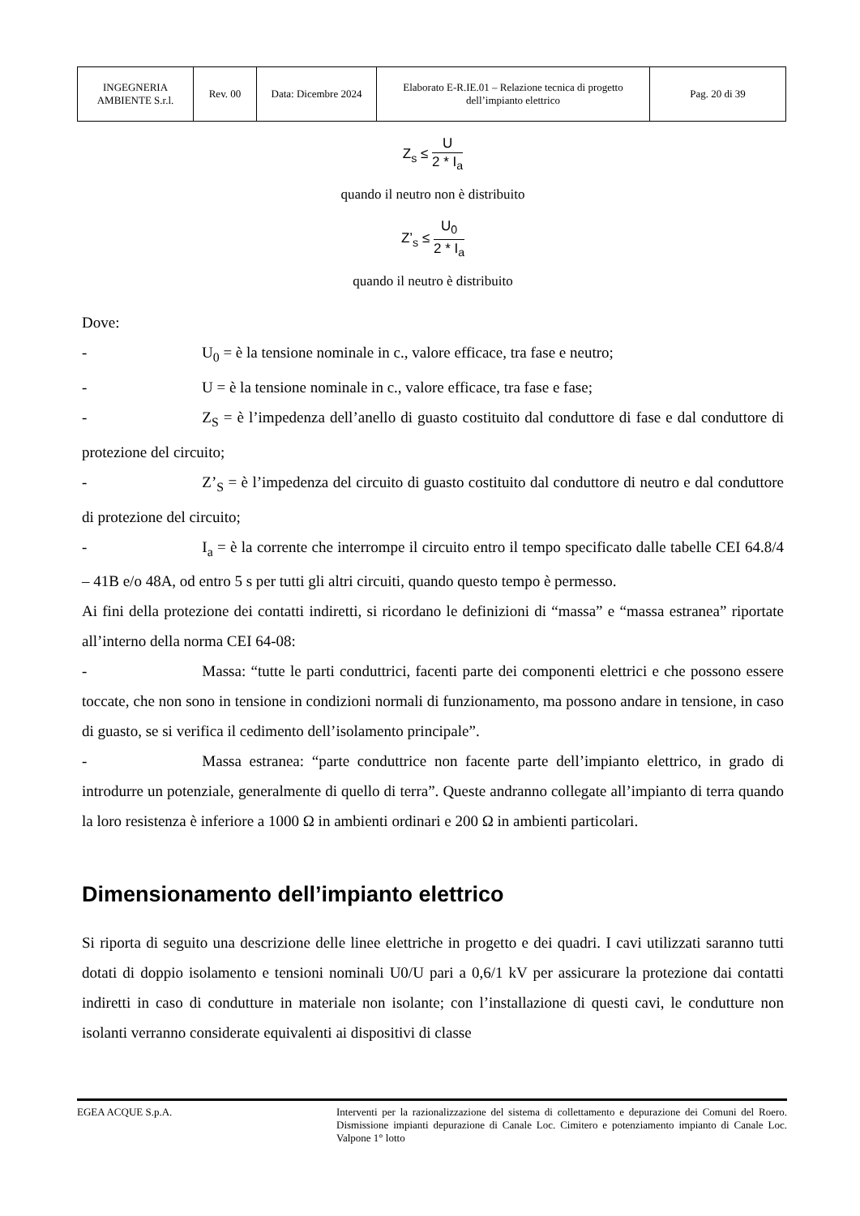| INGEGNERIA AMBIENTE S.r.l. | Rev. 00 | Data: Dicembre 2024 | Elaborato E-R.IE.01 – Relazione tecnica di progetto dell’impianto elettrico | Pag. 20 di 39 |
Z<sub>s</sub> ≤ U 2 * I<sub>a</sub>
quando il neutro non è distribuito
Z’<sub>s</sub> ≤ U<sub>0</sub> 2 * I<sub>a</sub>
quando il neutro è distribuito
Dove:
- U<sub>0</sub> = è la tensione nominale in c., valore efficace, tra fase e neutro;
- U = è la tensione nominale in c., valore efficace, tra fase e fase;
- Z<sub>S</sub> = è l’impedenza dell’anello di guasto costituito dal conduttore di fase e dal conduttore di protezione del circuito;
- Z’<sub>S</sub> = è l’impedenza del circuito di guasto costituito dal conduttore di neutro e dal conduttore di protezione del circuito;
- I<sub>a</sub> = è la corrente che interrompe il circuito entro il tempo specificato dalle tabelle CEI 64.8/4 – 41B e/o 48A, od entro 5 s per tutti gli altri circuiti, quando questo tempo è permesso.
Ai fini della protezione dei contatti indiretti, si ricordano le definizioni di “massa” e “massa estranea” riportate all’interno della norma CEI 64-08:
- Massa: “tutte le parti conduttrici, facenti parte dei componenti elettrici e che possono essere toccate, che non sono in tensione in condizioni normali di funzionamento, ma possono andare in tensione, in caso di guasto, se si verifica il cedimento dell’isolamento principale”.
- Massa estranea: “parte conduttrice non facente parte dell’impianto elettrico, in grado di introdurre un potenziale, generalmente di quello di terra”. Queste andranno collegate all’impianto di terra quando la loro resistenza è inferiore a 1000 Ω in ambienti ordinari e 200 Ω in ambienti particolari.
Dimensionamento dell’impianto elettrico
Si riporta di seguito una descrizione delle linee elettriche in progetto e dei quadri. I cavi utilizzati saranno tutti dotati di doppio isolamento e tensioni nominali U0/U pari a 0,6/1 kV per assicurare la protezione dai contatti indiretti in caso di condutture in materiale non isolante; con l’installazione di questi cavi, le condutture non isolanti verranno considerate equivalenti ai dispositivi di classe
EGEA ACQUE S.p.A. Interventi per la razionalizzazione del sistema di collettamento e depurazione dei Comuni del Roero. Dismissione impianti depurazione di Canale Loc. Cimitero e potenziamento impianto di Canale Loc. Valpone 1° lotto